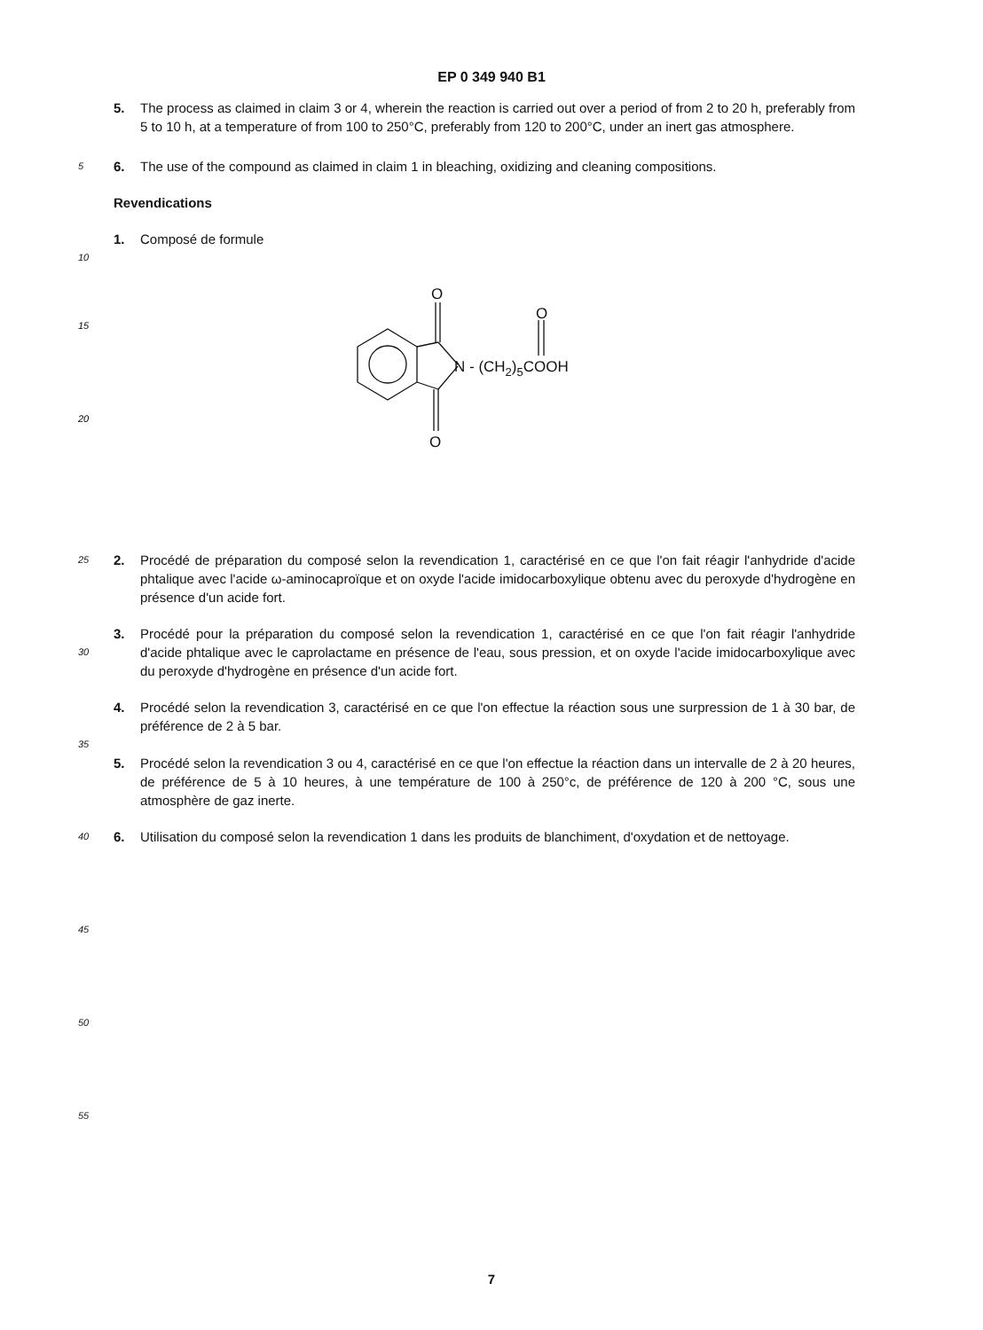EP 0 349 940 B1
5. The process as claimed in claim 3 or 4, wherein the reaction is carried out over a period of from 2 to 20 h, preferably from 5 to 10 h, at a temperature of from 100 to 250°C, preferably from 120 to 200°C, under an inert gas atmosphere.
5
6. The use of the compound as claimed in claim 1 in bleaching, oxidizing and cleaning compositions.
Revendications
1. Composé de formule
10
O
O
O
N - (CH2)5COOH
15
20
25
2. Procédé de préparation du composé selon la revendication 1, caractérisé en ce que l'on fait réagir l'anhydride d'acide phtalique avec l'acide ω-aminocaproïque et on oxyde l'acide imidocarboxylique obtenu avec du peroxyde d'hydrogène en présence d'un acide fort.
30
3. Procédé pour la préparation du composé selon la revendication 1, caractérisé en ce que l'on fait réagir l'anhydride d'acide phtalique avec le caprolactame en présence de l'eau, sous pression, et on oxyde l'acide imidocarboxylique avec du peroxyde d'hydrogène en présence d'un acide fort.
4. Procédé selon la revendication 3, caractérisé en ce que l'on effectue la réaction sous une surpression de 1 à 30 bar, de préférence de 2 à 5 bar.
35
5. Procédé selon la revendication 3 ou 4, caractérisé en ce que l'on effectue la réaction dans un intervalle de 2 à 20 heures, de préférence de 5 à 10 heures, à une température de 100 à 250°c, de préférence de 120 à 200 °C, sous une atmosphère de gaz inerte.
40
6. Utilisation du composé selon la revendication 1 dans les produits de blanchiment, d'oxydation et de nettoyage.
45
50
55
7